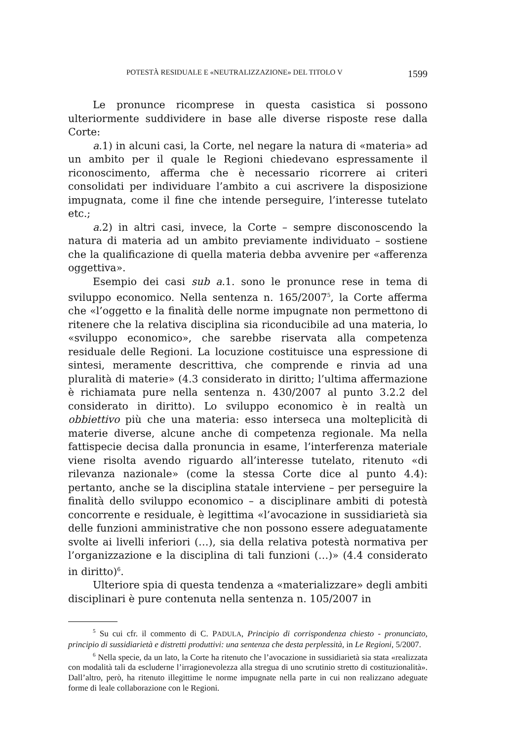POTESTÀ RESIDUALE E «NEUTRALIZZAZIONE» DEL TITOLO V 1599
Le pronunce ricomprese in questa casistica si possono ulteriormente suddividere in base alle diverse risposte rese dalla Corte:
a.1) in alcuni casi, la Corte, nel negare la natura di «materia» ad un ambito per il quale le Regioni chiedevano espressamente il riconoscimento, afferma che è necessario ricorrere ai criteri consolidati per individuare l’ambito a cui ascrivere la disposizione impugnata, come il fine che intende perseguire, l’interesse tutelato etc.;
a.2) in altri casi, invece, la Corte – sempre disconoscendo la natura di materia ad un ambito previamente individuato – sostiene che la qualificazione di quella materia debba avvenire per «afferenza oggettiva».
Esempio dei casi sub a.1. sono le pronunce rese in tema di sviluppo economico. Nella sentenza n. 165/2007<sup>5</sup>, la Corte afferma che «l’oggetto e la finalità delle norme impugnate non permettono di ritenere che la relativa disciplina sia riconducibile ad una materia, lo «sviluppo economico», che sarebbe riservata alla competenza residuale delle Regioni. La locuzione costituisce una espressione di sintesi, meramente descrittiva, che comprende e rinvia ad una pluralità di materie» (4.3 considerato in diritto; l’ultima affermazione è richiamata pure nella sentenza n. 430/2007 al punto 3.2.2 del considerato in diritto). Lo sviluppo economico è in realtà un obbiettivo più che una materia: esso interseca una molteplicità di materie diverse, alcune anche di competenza regionale. Ma nella fattispecie decisa dalla pronuncia in esame, l’interferenza materiale viene risolta avendo riguardo all’interesse tutelato, ritenuto «di rilevanza nazionale» (come la stessa Corte dice al punto 4.4): pertanto, anche se la disciplina statale interviene – per perseguire la finalità dello sviluppo economico – a disciplinare ambiti di potestà concorrente e residuale, è legittima «l’avocazione in sussidiarietà sia delle funzioni amministrative che non possono essere adeguatamente svolte ai livelli inferiori (…), sia della relativa potestà normativa per l’organizzazione e la disciplina di tali funzioni (…)» (4.4 considerato in diritto)<sup>6</sup>.
Ulteriore spia di questa tendenza a «materializzare» degli ambiti disciplinari è pure contenuta nella sentenza n. 105/2007 in
<sup>5</sup> Su cui cfr. il commento di C. PADULA, Principio di corrispondenza chiesto - pronunciato, principio di sussidiarietà e distretti produttivi: una sentenza che desta perplessità, in Le Regioni, 5/2007.
<sup>6</sup> Nella specie, da un lato, la Corte ha ritenuto che l’avocazione in sussidiarietà sia stata «realizzata con modalità tali da escluderne l’irragionevolezza alla stregua di uno scrutinio stretto di costituzionalità». Dall’altro, però, ha ritenuto illegittime le norme impugnate nella parte in cui non realizzano adeguate forme di leale collaborazione con le Regioni.